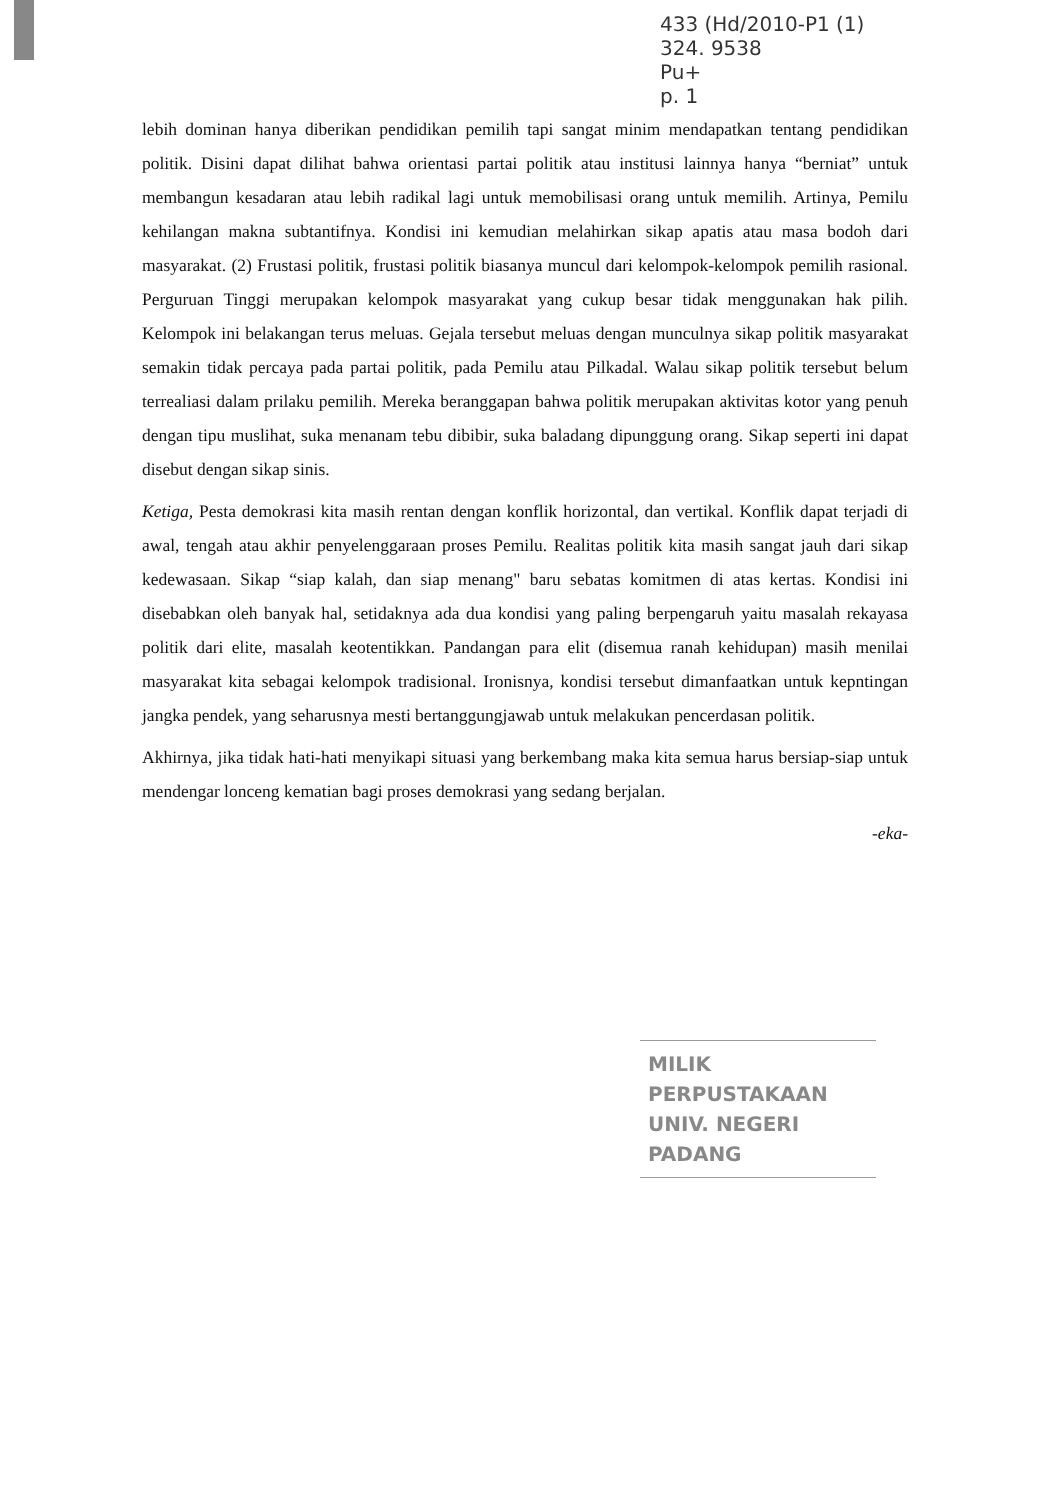433 (Hd/2010-P1 (1)
324. 9538
Pu+
p. 1
lebih dominan hanya diberikan pendidikan pemilih tapi sangat minim mendapatkan tentang pendidikan politik. Disini dapat dilihat bahwa orientasi partai politik atau institusi lainnya hanya “berniat” untuk membangun kesadaran atau lebih radikal lagi untuk memobilisasi orang untuk memilih. Artinya, Pemilu kehilangan makna subtantifnya. Kondisi ini kemudian melahirkan sikap apatis atau masa bodoh dari masyarakat. (2) Frustasi politik, frustasi politik biasanya muncul dari kelompok-kelompok pemilih rasional. Perguruan Tinggi merupakan kelompok masyarakat yang cukup besar tidak menggunakan hak pilih. Kelompok ini belakangan terus meluas. Gejala tersebut meluas dengan munculnya sikap politik masyarakat semakin tidak percaya pada partai politik, pada Pemilu atau Pilkadal. Walau sikap politik tersebut belum terrealiasi dalam prilaku pemilih. Mereka beranggapan bahwa politik merupakan aktivitas kotor yang penuh dengan tipu muslihat, suka menanam tebu dibibir, suka baladang dipunggung orang. Sikap seperti ini dapat disebut dengan sikap sinis.
Ketiga, Pesta demokrasi kita masih rentan dengan konflik horizontal, dan vertikal. Konflik dapat terjadi di awal, tengah atau akhir penyelenggaraan proses Pemilu. Realitas politik kita masih sangat jauh dari sikap kedewasaan. Sikap “siap kalah, dan siap menang" baru sebatas komitmen di atas kertas. Kondisi ini disebabkan oleh banyak hal, setidaknya ada dua kondisi yang paling berpengaruh yaitu masalah rekayasa politik dari elite, masalah keotentikkan. Pandangan para elit (disemua ranah kehidupan) masih menilai masyarakat kita sebagai kelompok tradisional. Ironisnya, kondisi tersebut dimanfaatkan untuk kepntingan jangka pendek, yang seharusnya mesti bertanggungjawab untuk melakukan pencerdasan politik.
Akhirnya, jika tidak hati-hati menyikapi situasi yang berkembang maka kita semua harus bersiap-siap untuk mendengar lonceng kematian bagi proses demokrasi yang sedang berjalan.
-eka-
MILIK PERPUSTAKAAN
UNIV. NEGERI PADANG